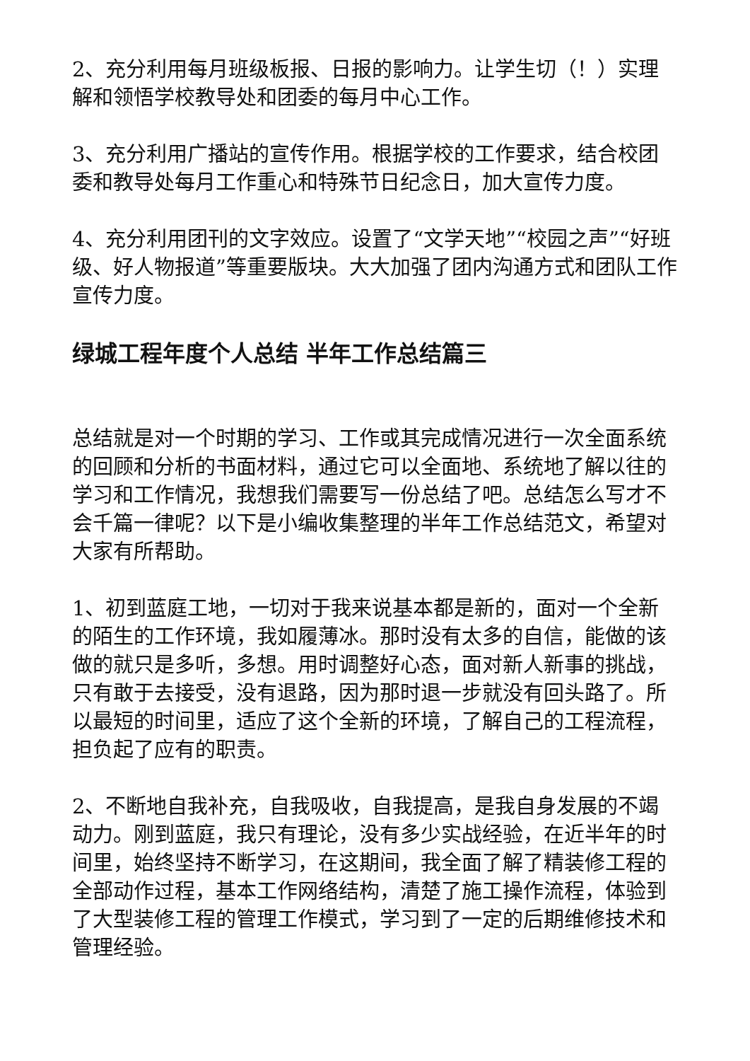2、充分利用每月班级板报、日报的影响力。让学生切（！）实理解和领悟学校教导处和团委的每月中心工作。
3、充分利用广播站的宣传作用。根据学校的工作要求，结合校团委和教导处每月工作重心和特殊节日纪念日，加大宣传力度。
4、充分利用团刊的文字效应。设置了“文学天地”“校园之声”“好班级、好人物报道”等重要版块。大大加强了团内沟通方式和团队工作宣传力度。
绿城工程年度个人总结 半年工作总结篇三
总结就是对一个时期的学习、工作或其完成情况进行一次全面系统的回顾和分析的书面材料，通过它可以全面地、系统地了解以往的学习和工作情况，我想我们需要写一份总结了吧。总结怎么写才不会千篇一律呢？以下是小编收集整理的半年工作总结范文，希望对大家有所帮助。
1、初到蓝庭工地，一切对于我来说基本都是新的，面对一个全新的陌生的工作环境，我如履薄冰。那时没有太多的自信，能做的该做的就只是多听，多想。用时调整好心态，面对新人新事的挑战，只有敢于去接受，没有退路，因为那时退一步就没有回头路了。所以最短的时间里，适应了这个全新的环境，了解自己的工程流程，担负起了应有的职责。
2、不断地自我补充，自我吸收，自我提高，是我自身发展的不竭动力。刚到蓝庭，我只有理论，没有多少实战经验，在近半年的时间里，始终坚持不断学习，在这期间，我全面了解了精装修工程的全部动作过程，基本工作网络结构，清楚了施工操作流程，体验到了大型装修工程的管理工作模式，学习到了一定的后期维修技术和管理经验。